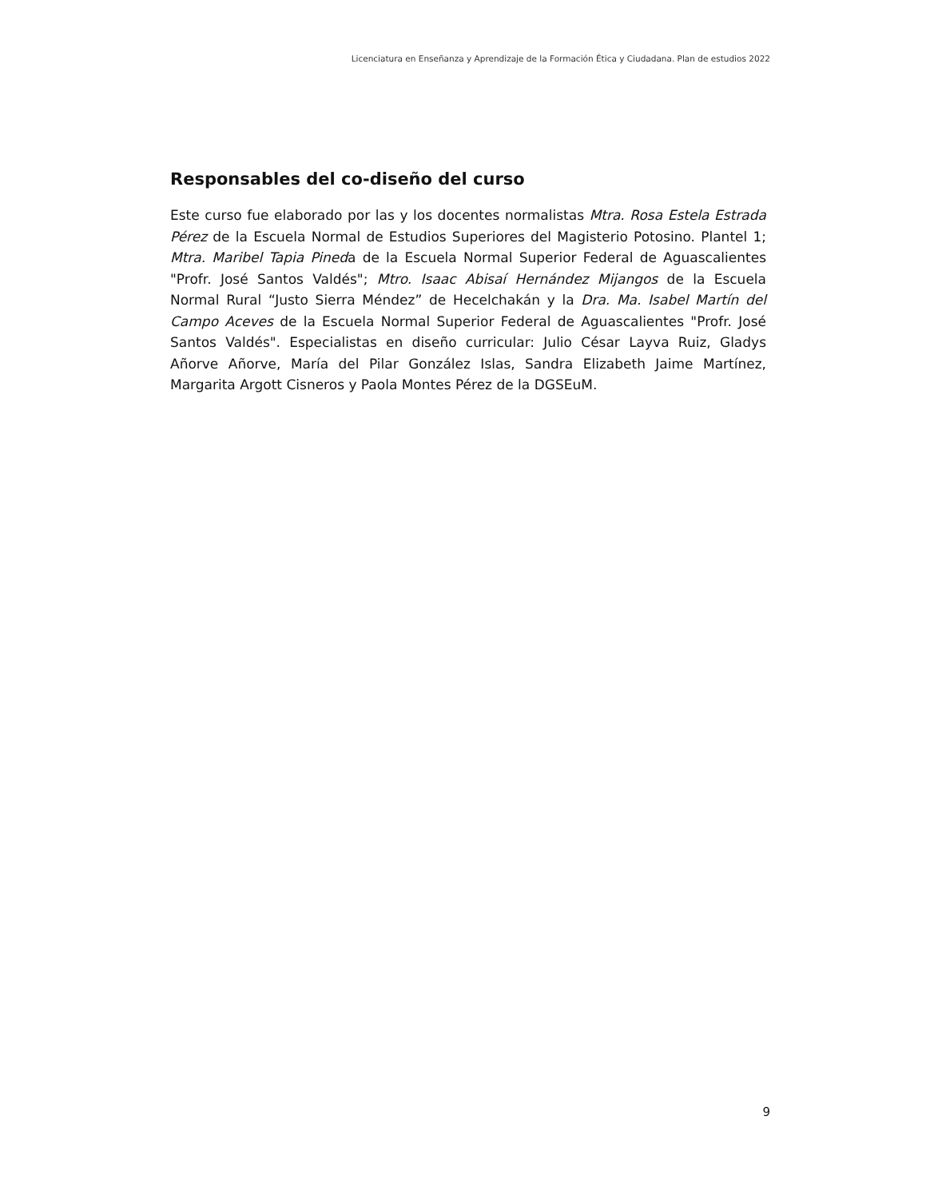Licenciatura en Enseñanza y Aprendizaje de la Formación Ética y Ciudadana. Plan de estudios 2022
Responsables del co-diseño del curso
Este curso fue elaborado por las y los docentes normalistas Mtra. Rosa Estela Estrada Pérez de la Escuela Normal de Estudios Superiores del Magisterio Potosino. Plantel 1; Mtra. Maribel Tapia Pineda de la Escuela Normal Superior Federal de Aguascalientes "Profr. José Santos Valdés"; Mtro. Isaac Abisaí Hernández Mijangos de la Escuela Normal Rural “Justo Sierra Méndez” de Hecelchakán y la Dra. Ma. Isabel Martín del Campo Aceves de la Escuela Normal Superior Federal de Aguascalientes "Profr. José Santos Valdés". Especialistas en diseño curricular: Julio César Layva Ruiz, Gladys Añorve Añorve, María del Pilar González Islas, Sandra Elizabeth Jaime Martínez, Margarita Argott Cisneros y Paola Montes Pérez de la DGSEuM.
9